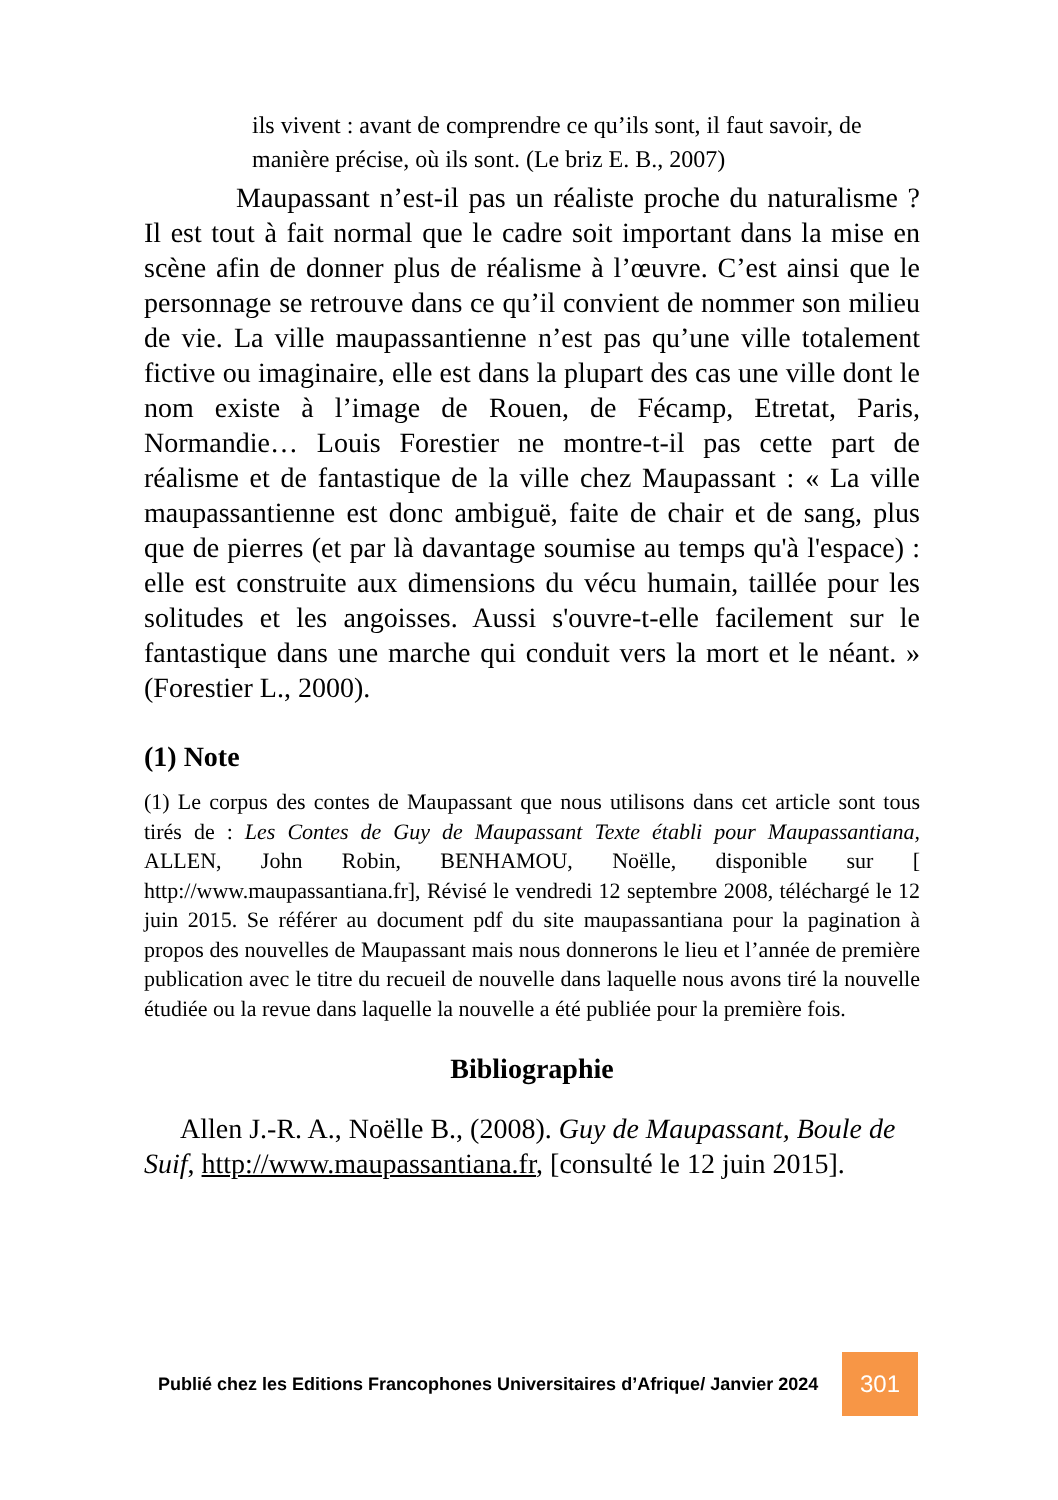ils vivent : avant de comprendre ce qu’ils sont, il faut savoir, de manière précise, où ils sont. (Le briz E. B., 2007)
Maupassant n’est-il pas un réaliste proche du naturalisme ? Il est tout à fait normal que le cadre soit important dans la mise en scène afin de donner plus de réalisme à l’œuvre. C’est ainsi que le personnage se retrouve dans ce qu’il convient de nommer son milieu de vie. La ville maupassantienne n’est pas qu’une ville totalement fictive ou imaginaire, elle est dans la plupart des cas une ville dont le nom existe à l’image de Rouen, de Fécamp, Etretat, Paris, Normandie… Louis Forestier ne montre-t-il pas cette part de réalisme et de fantastique de la ville chez Maupassant : « La ville maupassantienne est donc ambiguë, faite de chair et de sang, plus que de pierres (et par là davantage soumise au temps qu'à l'espace) : elle est construite aux dimensions du vécu humain, taillée pour les solitudes et les angoisses. Aussi s'ouvre-t-elle facilement sur le fantastique dans une marche qui conduit vers la mort et le néant. » (Forestier L., 2000).
(1) Note
(1) Le corpus des contes de Maupassant que nous utilisons dans cet article sont tous tirés de : Les Contes de Guy de Maupassant Texte établi pour Maupassantiana, ALLEN, John Robin, BENHAMOU, Noëlle, disponible sur [ http://www.maupassantiana.fr], Révisé le vendredi 12 septembre 2008, téléchargé le 12 juin 2015. Se référer au document pdf du site maupassantiana pour la pagination à propos des nouvelles de Maupassant mais nous donnerons le lieu et l’année de première publication avec le titre du recueil de nouvelle dans laquelle nous avons tiré la nouvelle étudiée ou la revue dans laquelle la nouvelle a été publiée pour la première fois.
Bibliographie
Allen J.-R. A., Noëlle B., (2008). Guy de Maupassant, Boule de Suif, http://www.maupassantiana.fr, [consulté le 12 juin 2015].
Publié chez les Editions Francophones Universitaires d’Afrique/ Janvier 2024
301